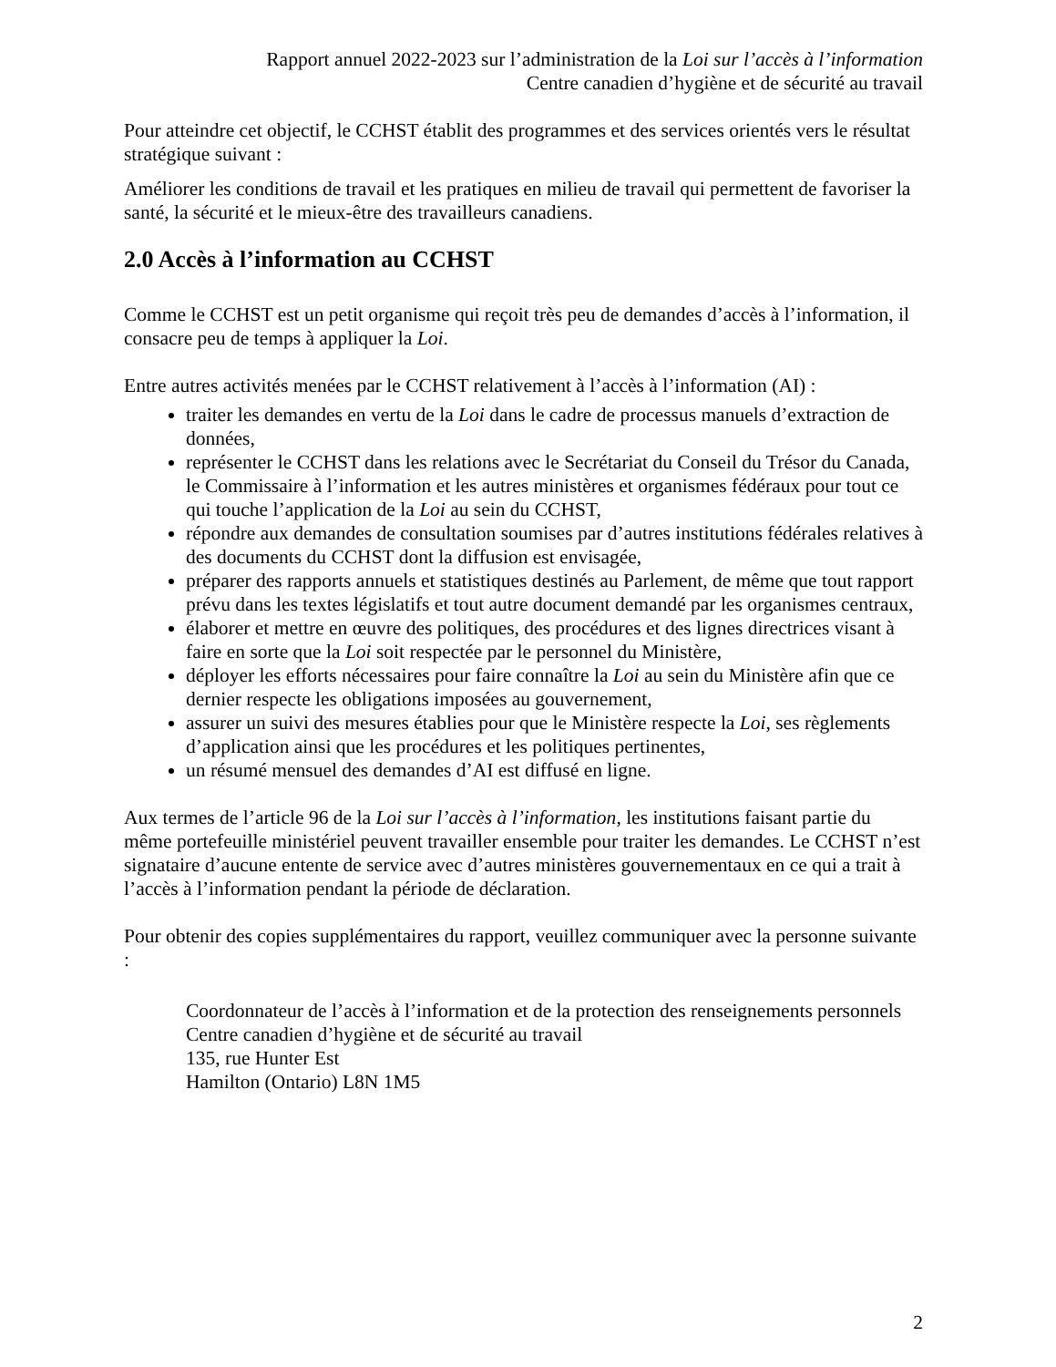Rapport annuel 2022-2023 sur l’administration de la Loi sur l’accès à l’information
Centre canadien d’hygiène et de sécurité au travail
Pour atteindre cet objectif, le CCHST établit des programmes et des services orientés vers le résultat stratégique suivant :
Améliorer les conditions de travail et les pratiques en milieu de travail qui permettent de favoriser la santé, la sécurité et le mieux-être des travailleurs canadiens.
2.0 Accès à l’information au CCHST
Comme le CCHST est un petit organisme qui reçoit très peu de demandes d’accès à l’information, il consacre peu de temps à appliquer la Loi.
Entre autres activités menées par le CCHST relativement à l’accès à l’information (AI) :
traiter les demandes en vertu de la Loi dans le cadre de processus manuels d’extraction de données,
représenter le CCHST dans les relations avec le Secrétariat du Conseil du Trésor du Canada, le Commissaire à l’information et les autres ministères et organismes fédéraux pour tout ce qui touche l’application de la Loi au sein du CCHST,
répondre aux demandes de consultation soumises par d’autres institutions fédérales relatives à des documents du CCHST dont la diffusion est envisagée,
préparer des rapports annuels et statistiques destinés au Parlement, de même que tout rapport prévu dans les textes législatifs et tout autre document demandé par les organismes centraux,
élaborer et mettre en œuvre des politiques, des procédures et des lignes directrices visant à faire en sorte que la Loi soit respectée par le personnel du Ministère,
déployer les efforts nécessaires pour faire connaître la Loi au sein du Ministère afin que ce dernier respecte les obligations imposées au gouvernement,
assurer un suivi des mesures établies pour que le Ministère respecte la Loi, ses règlements d’application ainsi que les procédures et les politiques pertinentes,
un résumé mensuel des demandes d’AI est diffusé en ligne.
Aux termes de l’article 96 de la Loi sur l’accès à l’information, les institutions faisant partie du même portefeuille ministériel peuvent travailler ensemble pour traiter les demandes. Le CCHST n’est signataire d’aucune entente de service avec d’autres ministères gouvernementaux en ce qui a trait à l’accès à l’information pendant la période de déclaration.
Pour obtenir des copies supplémentaires du rapport, veuillez communiquer avec la personne suivante :
Coordonnateur de l’accès à l’information et de la protection des renseignements personnels
Centre canadien d’hygiène et de sécurité au travail
135, rue Hunter Est
Hamilton (Ontario) L8N 1M5
2